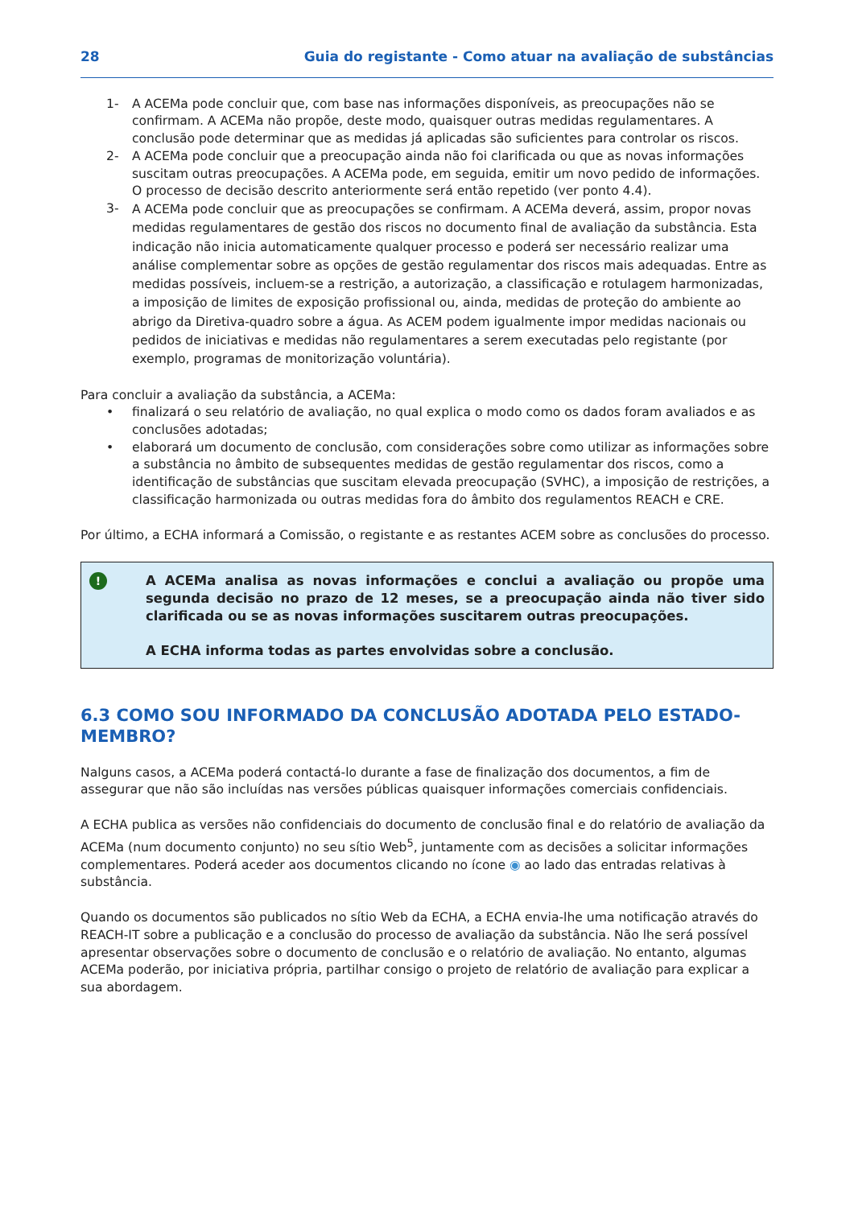28 Guia do registante - Como atuar na avaliação de substâncias
1- A ACEMa pode concluir que, com base nas informações disponíveis, as preocupações não se confirmam. A ACEMa não propõe, deste modo, quaisquer outras medidas regulamentares. A conclusão pode determinar que as medidas já aplicadas são suficientes para controlar os riscos.
2- A ACEMa pode concluir que a preocupação ainda não foi clarificada ou que as novas informações suscitam outras preocupações. A ACEMa pode, em seguida, emitir um novo pedido de informações. O processo de decisão descrito anteriormente será então repetido (ver ponto 4.4).
3- A ACEMa pode concluir que as preocupações se confirmam. A ACEMa deverá, assim, propor novas medidas regulamentares de gestão dos riscos no documento final de avaliação da substância. Esta indicação não inicia automaticamente qualquer processo e poderá ser necessário realizar uma análise complementar sobre as opções de gestão regulamentar dos riscos mais adequadas. Entre as medidas possíveis, incluem-se a restrição, a autorização, a classificação e rotulagem harmonizadas, a imposição de limites de exposição profissional ou, ainda, medidas de proteção do ambiente ao abrigo da Diretiva-quadro sobre a água. As ACEM podem igualmente impor medidas nacionais ou pedidos de iniciativas e medidas não regulamentares a serem executadas pelo registante (por exemplo, programas de monitorização voluntária).
Para concluir a avaliação da substância, a ACEMa:
• finalizará o seu relatório de avaliação, no qual explica o modo como os dados foram avaliados e as conclusões adotadas;
• elaborará um documento de conclusão, com considerações sobre como utilizar as informações sobre a substância no âmbito de subsequentes medidas de gestão regulamentar dos riscos, como a identificação de substâncias que suscitam elevada preocupação (SVHC), a imposição de restrições, a classificação harmonizada ou outras medidas fora do âmbito dos regulamentos REACH e CRE.
Por último, a ECHA informará a Comissão, o registante e as restantes ACEM sobre as conclusões do processo.
!
A ACEMa analisa as novas informações e conclui a avaliação ou propõe uma segunda decisão no prazo de 12 meses, se a preocupação ainda não tiver sido clarificada ou se as novas informações suscitarem outras preocupações.
A ECHA informa todas as partes envolvidas sobre a conclusão.
6.3 COMO SOU INFORMADO DA CONCLUSÃO ADOTADA PELO ESTADO-MEMBRO?
Nalguns casos, a ACEMa poderá contactá-lo durante a fase de finalização dos documentos, a fim de assegurar que não são incluídas nas versões públicas quaisquer informações comerciais confidenciais.
A ECHA publica as versões não confidenciais do documento de conclusão final e do relatório de avaliação da ACEMa (num documento conjunto) no seu sítio Web<sup>5</sup>, juntamente com as decisões a solicitar informações complementares. Poderá aceder aos documentos clicando no ícone ◉ ao lado das entradas relativas à substância.
Quando os documentos são publicados no sítio Web da ECHA, a ECHA envia-lhe uma notificação através do REACH-IT sobre a publicação e a conclusão do processo de avaliação da substância. Não lhe será possível apresentar observações sobre o documento de conclusão e o relatório de avaliação. No entanto, algumas ACEMa poderão, por iniciativa própria, partilhar consigo o projeto de relatório de avaliação para explicar a sua abordagem.